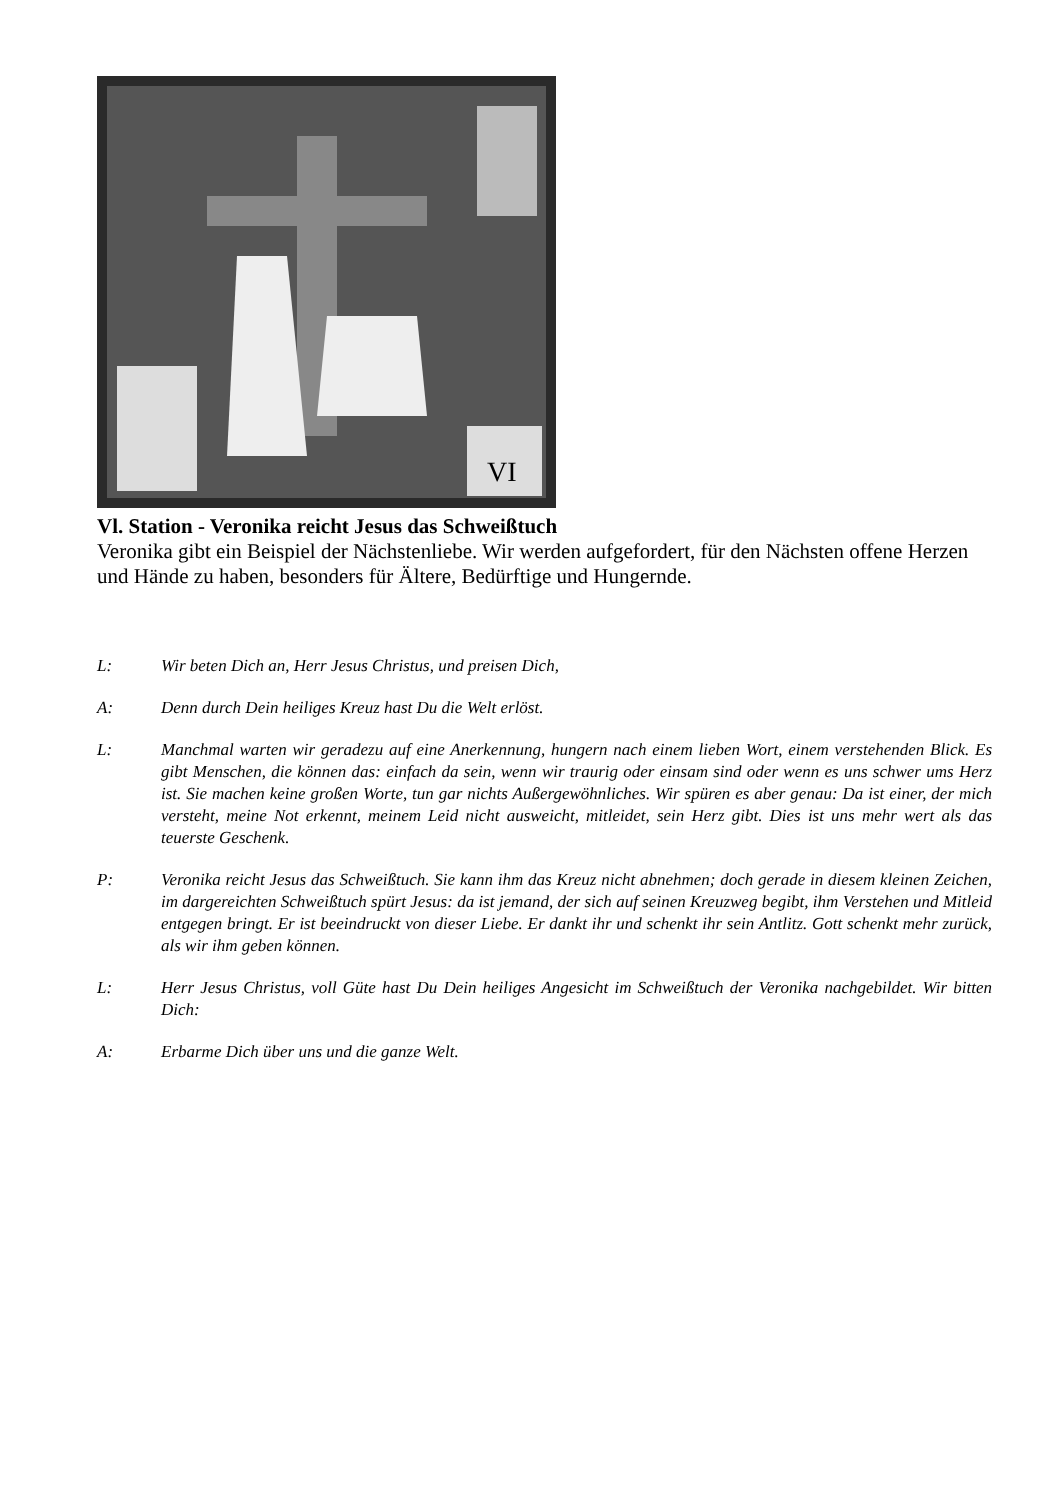VI
Vl. Station - Veronika reicht Jesus das Schweißtuch
Veronika gibt ein Beispiel der Nächstenliebe. Wir werden aufgefordert, für den Nächsten offene Herzen und Hände zu haben, besonders für Ältere, Bedürftige und Hungernde.
L: Wir beten Dich an, Herr Jesus Christus, und preisen Dich,
A: Denn durch Dein heiliges Kreuz hast Du die Welt erlöst.
L: Manchmal warten wir geradezu auf eine Anerkennung, hungern nach einem lieben Wort, einem verstehenden Blick. Es gibt Menschen, die können das: einfach da sein, wenn wir traurig oder einsam sind oder wenn es uns schwer ums Herz ist. Sie machen keine großen Worte, tun gar nichts Außergewöhnliches. Wir spüren es aber genau: Da ist einer, der mich versteht, meine Not erkennt, meinem Leid nicht ausweicht, mitleidet, sein Herz gibt. Dies ist uns mehr wert als das teuerste Geschenk.
P: Veronika reicht Jesus das Schweißtuch. Sie kann ihm das Kreuz nicht abnehmen; doch gerade in diesem kleinen Zeichen, im dargereichten Schweißtuch spürt Jesus: da ist jemand, der sich auf seinen Kreuzweg begibt, ihm Verstehen und Mitleid entgegen bringt. Er ist beeindruckt von dieser Liebe. Er dankt ihr und schenkt ihr sein Antlitz. Gott schenkt mehr zurück, als wir ihm geben können.
L: Herr Jesus Christus, voll Güte hast Du Dein heiliges Angesicht im Schweißtuch der Veronika nachgebildet. Wir bitten Dich:
A: Erbarme Dich über uns und die ganze Welt.